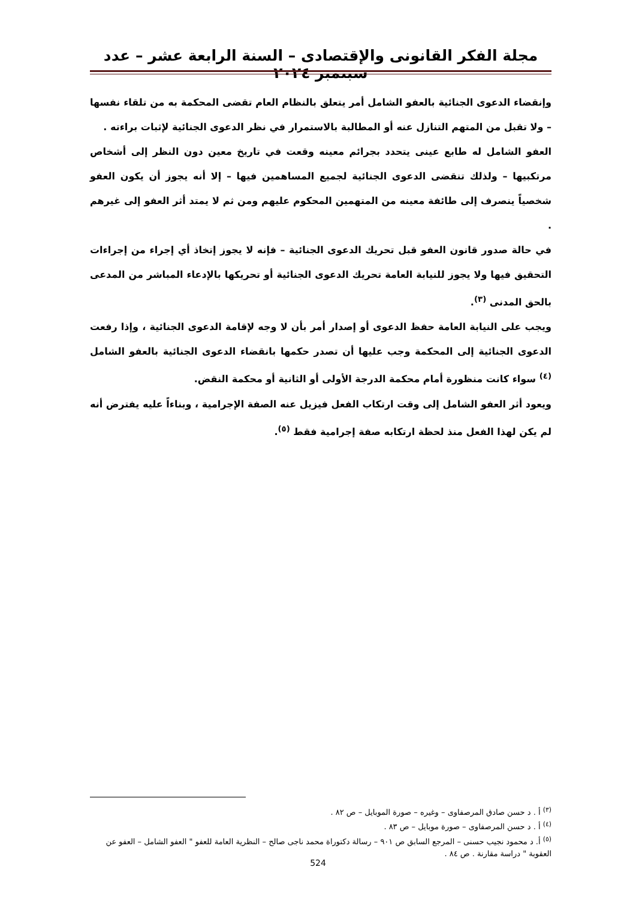مجلة الفكر القانونى والإقتصادى – السنة الرابعة عشر – عدد سبتمبر ٢٠٢٤
وإنقضاء الدعوى الجنائية بالعفو الشامل أمر يتعلق بالنظام العام تقضى المحكمة به من تلقاء نفسها – ولا تقبل من المتهم التنازل عنه أو المطالبة بالاستمرار في نظر الدعوى الجنائية لإثبات براءته .
العفو الشامل له طابع عينى يتحدد بجرائم معينه وقعت في تاريخ معين دون النظر إلى أشخاص مرتكبيها – ولذلك تنقضى الدعوى الجنائية لجميع المساهمين فيها – إلا أنه يجوز أن يكون العفو شخصياً ينصرف إلى طائفة معينه من المتهمين المحكوم عليهم ومن ثم لا يمتد أثر العفو إلى غيرهم .
في حالة صدور قانون العفو قبل تحريك الدعوى الجنائية – فإنه لا يجوز إتخاذ أي إجراء من إجراءات التحقيق فيها ولا يجوز للنيابة العامة تحريك الدعوى الجنائية أو تحريكها بالإدعاء المباشر من المدعى بالحق المدنى <sup>(٣)</sup>.
ويجب على النيابة العامة حفظ الدعوى أو إصدار أمر بأن لا وجه لإقامة الدعوى الجنائية ، وإذا رفعت الدعوى الجنائية إلى المحكمة وجب عليها أن تصدر حكمها بانقضاء الدعوى الجنائية بالعفو الشامل <sup>(٤)</sup> سواء كانت منظورة أمام محكمة الدرجة الأولى أو الثانية أو محكمة النقض.
ويعود أثر العفو الشامل إلى وقت ارتكاب الفعل فيزيل عنه الصفة الإجرامية ، وبناءاً عليه يفترض أنه لم يكن لهذا الفعل منذ لحظة ارتكابه صفة إجرامية فقط <sup>(٥)</sup>.
<sup>(٣)</sup> أ . د حسن صادق المرصفاوى – وغيره – صورة الموبايل – ص ٨٢ .
<sup>(٤)</sup> أ . د حسن المرصفاوى – صورة موبايل – ص ٨٣ .
<sup>(٥)</sup> أ. د محمود نجيب حسنى – المرجع السابق ص ٩٠١ – رسالة دكتوراة محمد ناجى صالح – النظرية العامة للعفو " العفو الشامل – العفو عن العقوبة " دراسة مقارنة . ص ٨٤ .
524